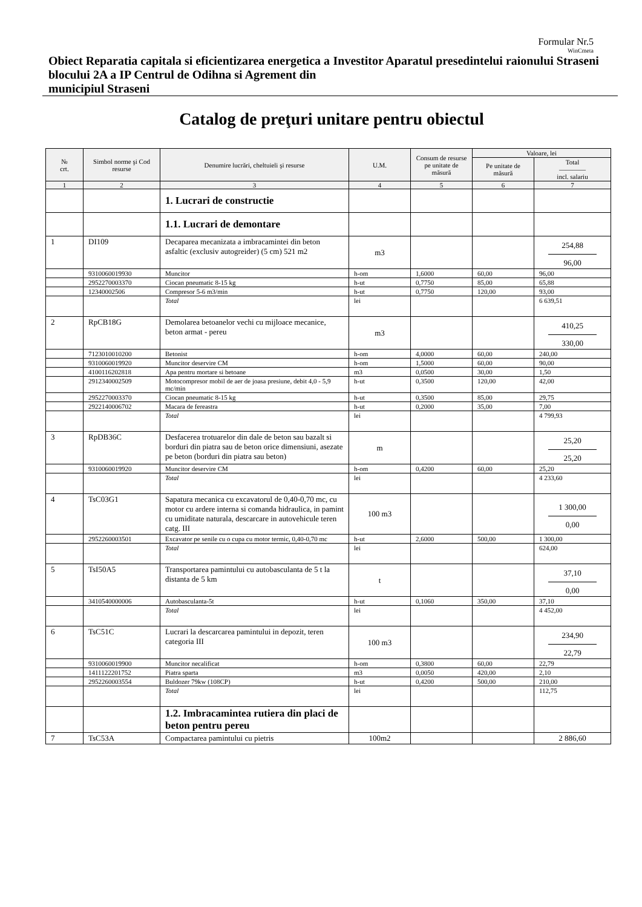Formular Nr.5
WinCmeta
Obiect Reparatia capitala si eficientizarea energetica a blocului 2A a IP Centrul de Odihna si Agrement din municipiul Straseni
Investitor Aparatul presedintelui raionului Straseni
Catalog de preţuri unitare pentru obiectul
| № crt. | Simbol norme şi Cod resurse | Denumire lucrări, cheltuieli şi resurse | U.M. | Consum de resurse pe unitate de măsură | Valoare, lei | |
| --- | --- | --- | --- | --- | --- | --- |
| | | | | | Pe unitate de măsură | Total ———— incl. salariu |
| 1 | 2 | 3 | 4 | 5 | 6 | 7 |
| | | 1. Lucrari de constructie | | | | |
| | | 1.1. Lucrari de demontare | | | | |
| 1 | DI109 | Decaparea mecanizata a imbracamintei din beton asfaltic (exclusiv autogreider) (5 cm) 521 m2 | m3 | | | 254,88 96,00 |
| | 9310060019930 | Muncitor | h-om | 1,6000 | 60,00 | 96,00 |
| | 2952270003370 | Ciocan pneumatic 8-15 kg | h-ut | 0,7750 | 85,00 | 65,88 |
| | 12340002506 | Compresor 5-6 m3/min | h-ut | 0,7750 | 120,00 | 93,00 |
| | | Total | lei | | | 6 639,51 |
| 2 | RpCB18G | Demolarea betoanelor vechi cu mijloace mecanice, beton armat - pereu | m3 | | | 410,25 330,00 |
| | 7123010010200 | Betonist | h-om | 4,0000 | 60,00 | 240,00 |
| | 9310060019920 | Muncitor deservire CM | h-om | 1,5000 | 60,00 | 90,00 |
| | 4100116202818 | Apa pentru mortare si betoane | m3 | 0,0500 | 30,00 | 1,50 |
| | 2912340002509 | Motocompresor mobil de aer de joasa presiune, debit 4,0 - 5,9 mc/min | h-ut | 0,3500 | 120,00 | 42,00 |
| | 2952270003370 | Ciocan pneumatic 8-15 kg | h-ut | 0,3500 | 85,00 | 29,75 |
| | 2922140006702 | Macara de fereastra | h-ut | 0,2000 | 35,00 | 7,00 |
| | | Total | lei | | | 4 799,93 |
| 3 | RpDB36C | Desfacerea trotuarelor din dale de beton sau bazalt si borduri din piatra sau de beton orice dimensiuni, asezate pe beton (borduri din piatra sau beton) | m | | | 25,20 25,20 |
| | 9310060019920 | Muncitor deservire CM | h-om | 0,4200 | 60,00 | 25,20 |
| | | Total | lei | | | 4 233,60 |
| 4 | TsC03G1 | Sapatura mecanica cu excavatorul de 0,40-0,70 mc, cu motor cu ardere interna si comanda hidraulica, in pamint cu umiditate naturala, descarcare in autovehicule teren catg. III | 100 m3 | | | 1 300,00 0,00 |
| | 2952260003501 | Excavator pe senile cu o cupa cu motor termic, 0,40-0,70 mc | h-ut | 2,6000 | 500,00 | 1 300,00 |
| | | Total | lei | | | 624,00 |
| 5 | TsI50A5 | Transportarea pamintului cu autobasculanta de 5 t la distanta de 5 km | t | | | 37,10 0,00 |
| | 3410540000006 | Autobasculanta-5t | h-ut | 0,1060 | 350,00 | 37,10 |
| | | Total | lei | | | 4 452,00 |
| 6 | TsC51C | Lucrari la descarcarea pamintului in depozit, teren categoria III | 100 m3 | | | 234,90 22,79 |
| | 9310060019900 | Muncitor necalificat | h-om | 0,3800 | 60,00 | 22,79 |
| | 1411122201752 | Piatra sparta | m3 | 0,0050 | 420,00 | 2,10 |
| | 2952260003554 | Buldozer 79kw (108CP) | h-ut | 0,4200 | 500,00 | 210,00 |
| | | Total | lei | | | 112,75 |
| | | 1.2. Imbracamintea rutiera din placi de beton pentru pereu | | | | |
| 7 | TsC53A | Compactarea pamintului cu pietris | 100m2 | | | 2 886,60 |